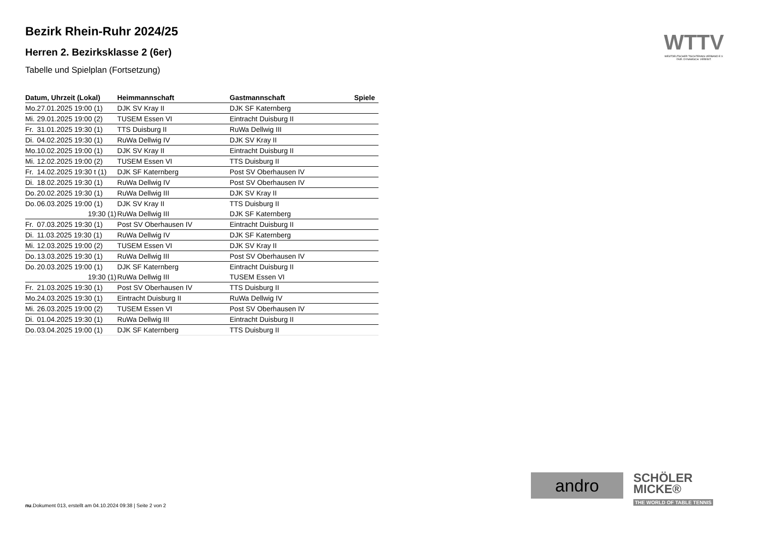Bezirk Rhein-Ruhr 2024/25
Herren 2. Bezirksklasse 2 (6er)
Tabelle und Spielplan (Fortsetzung)
| Datum, Uhrzeit (Lokal) | | Heimmannschaft | Gastmannschaft | Spiele |
| --- | --- | --- | --- | --- |
| Mo. | 27.01.2025 19:00 (1) | DJK SV Kray II | DJK SF Katernberg | |
| Mi. | 29.01.2025 19:00 (2) | TUSEM Essen VI | Eintracht Duisburg II | |
| Fr. | 31.01.2025 19:30 (1) | TTS Duisburg II | RuWa Dellwig III | |
| Di. | 04.02.2025 19:30 (1) | RuWa Dellwig IV | DJK SV Kray II | |
| Mo. | 10.02.2025 19:00 (1) | DJK SV Kray II | Eintracht Duisburg II | |
| Mi. | 12.02.2025 19:00 (2) | TUSEM Essen VI | TTS Duisburg II | |
| Fr. | 14.02.2025 19:30 t (1) | DJK SF Katernberg | Post SV Oberhausen IV | |
| Di. | 18.02.2025 19:30 (1) | RuWa Dellwig IV | Post SV Oberhausen IV | |
| Do. | 20.02.2025 19:30 (1) | RuWa Dellwig III | DJK SV Kray II | |
| Do. | 06.03.2025 19:00 (1) | DJK SV Kray II | TTS Duisburg II | |
| | 19:30 (1) | RuWa Dellwig III | DJK SF Katernberg | |
| Fr. | 07.03.2025 19:30 (1) | Post SV Oberhausen IV | Eintracht Duisburg II | |
| Di. | 11.03.2025 19:30 (1) | RuWa Dellwig IV | DJK SF Katernberg | |
| Mi. | 12.03.2025 19:00 (2) | TUSEM Essen VI | DJK SV Kray II | |
| Do. | 13.03.2025 19:30 (1) | RuWa Dellwig III | Post SV Oberhausen IV | |
| Do. | 20.03.2025 19:00 (1) | DJK SF Katernberg | Eintracht Duisburg II | |
| | 19:30 (1) | RuWa Dellwig III | TUSEM Essen VI | |
| Fr. | 21.03.2025 19:30 (1) | Post SV Oberhausen IV | TTS Duisburg II | |
| Mo. | 24.03.2025 19:30 (1) | Eintracht Duisburg II | RuWa Dellwig IV | |
| Mi. | 26.03.2025 19:00 (2) | TUSEM Essen VI | Post SV Oberhausen IV | |
| Di. | 01.04.2025 19:30 (1) | RuWa Dellwig III | Eintracht Duisburg II | |
| Do. | 03.04.2025 19:00 (1) | DJK SF Katernberg | TTS Duisburg II | |
WTTV
WESTDEUTSCHER TISCHTENNIS-VERBAND E.V.
FAIR. DYNAMISCH. VEREINT.
andro
SCHÖLER
MICKE®
THE WORLD OF TABLE TENNIS
nu.Dokument 013, erstellt am 04.10.2024 09:38 | Seite 2 von 2